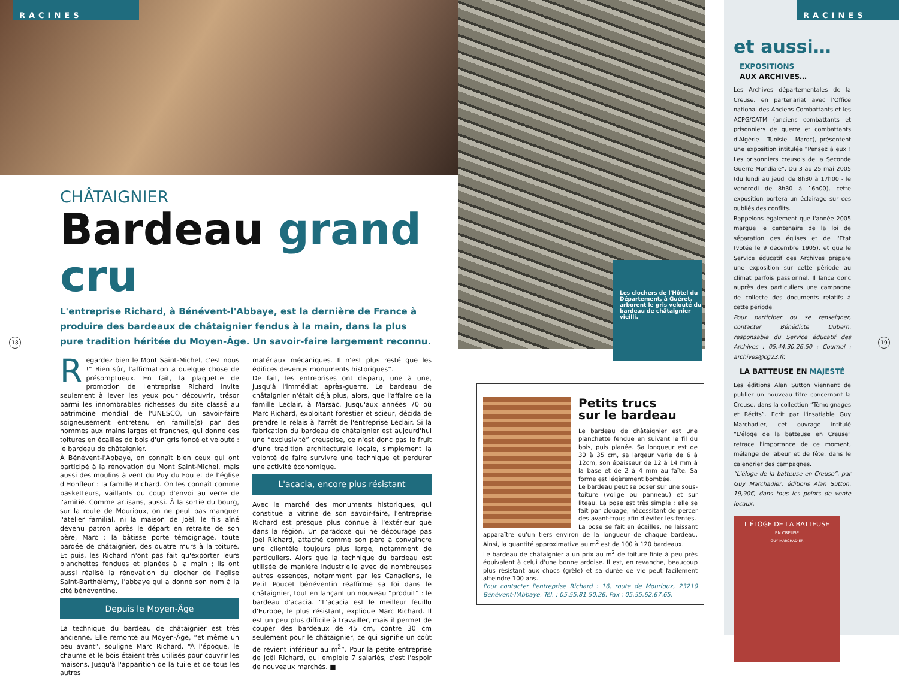RACINES
CHÂTAIGNIER
Bardeau grand cru
L'entreprise Richard, à Bénévent-l'Abbaye, est la dernière de France à produire des bardeaux de châtaignier fendus à la main, dans la plus pure tradition héritée du Moyen-Âge. Un savoir-faire largement reconnu.
Regardez bien le Mont Saint-Michel, c'est nous !” Bien sûr, l'affirmation a quelque chose de présomptueux. En fait, la plaquette de promotion de l'entreprise Richard invite seulement à lever les yeux pour découvrir, trésor parmi les innombrables richesses du site classé au patrimoine mondial de l'UNESCO, un savoir-faire soigneusement entretenu en famille(s) par des hommes aux mains larges et franches, qui donne ces toitures en écailles de bois d'un gris foncé et velouté : le bardeau de châtaignier.
À Bénévent-l'Abbaye, on connaît bien ceux qui ont participé à la rénovation du Mont Saint-Michel, mais aussi des moulins à vent du Puy du Fou et de l'église d'Honfleur : la famille Richard. On les connaît comme basketteurs, vaillants du coup d'envoi au verre de l'amitié. Comme artisans, aussi. À la sortie du bourg, sur la route de Mourioux, on ne peut pas manquer l'atelier familial, ni la maison de Joël, le fils aîné devenu patron après le départ en retraite de son père, Marc : la bâtisse porte témoignage, toute bardée de châtaignier, des quatre murs à la toiture. Et puis, les Richard n'ont pas fait qu'exporter leurs planchettes fendues et planées à la main ; ils ont aussi réalisé la rénovation du clocher de l'église Saint-Barthélémy, l'abbaye qui a donné son nom à la cité bénéventine.
Depuis le Moyen-Âge
La technique du bardeau de châtaignier est très ancienne. Elle remonte au Moyen-Âge, “et même un peu avant”, souligne Marc Richard. “À l'époque, le chaume et le bois étaient très utilisés pour couvrir les maisons. Jusqu'à l'apparition de la tuile et de tous les autres
matériaux mécaniques. Il n'est plus resté que les édifices devenus monuments historiques”.
De fait, les entreprises ont disparu, une à une, jusqu'à l'immédiat après-guerre. Le bardeau de châtaignier n'était déjà plus, alors, que l'affaire de la famille Leclair, à Marsac. Jusqu'aux années 70 où Marc Richard, exploitant forestier et scieur, décida de prendre le relais à l'arrêt de l'entreprise Leclair. Si la fabrication du bardeau de châtaignier est aujourd'hui une “exclusivité” creusoise, ce n'est donc pas le fruit d'une tradition architecturale locale, simplement la volonté de faire survivre une technique et perdurer une activité économique.
L'acacia, encore plus résistant
Avec le marché des monuments historiques, qui constitue la vitrine de son savoir-faire, l'entreprise Richard est presque plus connue à l'extérieur que dans la région. Un paradoxe qui ne décourage pas Joël Richard, attaché comme son père à convaincre une clientèle toujours plus large, notamment de particuliers. Alors que la technique du bardeau est utilisée de manière industrielle avec de nombreuses autres essences, notamment par les Canadiens, le Petit Poucet bénéventin réaffirme sa foi dans le châtaignier, tout en lançant un nouveau “produit” : le bardeau d'acacia. “L'acacia est le meilleur feuillu d'Europe, le plus résistant, explique Marc Richard. Il est un peu plus difficile à travailler, mais il permet de couper des bardeaux de 45 cm, contre 30 cm seulement pour le châtaignier, ce qui signifie un coût de revient inférieur au m<sup>2</sup>”. Pour la petite entreprise de Joël Richard, qui emploie 7 salariés, c'est l'espoir de nouveaux marchés. ■
18
Les clochers de l'Hôtel du Département, à Guéret, arborent le gris velouté du bardeau de châtaignier vieilli.
Petits trucs
sur le bardeau
Le bardeau de châtaignier est une planchette fendue en suivant le fil du bois, puis planée. Sa longueur est de 30 à 35 cm, sa largeur varie de 6 à 12cm, son épaisseur de 12 à 14 mm à la base et de 2 à 4 mm au faîte. Sa forme est légèrement bombée.
Le bardeau peut se poser sur une sous-toiture (volige ou panneau) et sur liteau. La pose est très simple : elle se fait par clouage, nécessitant de percer des avant-trous afin d'éviter les fentes.
La pose se fait en écailles, ne laissant apparaître qu'un tiers environ de la longueur de chaque bardeau. Ainsi, la quantité approximative au m<sup>2</sup> est de 100 à 120 bardeaux.
Le bardeau de châtaignier a un prix au m<sup>2</sup> de toiture finie à peu près équivalent à celui d'une bonne ardoise. Il est, en revanche, beaucoup plus résistant aux chocs (grêle) et sa durée de vie peut facilement atteindre 100 ans.
Pour contacter l'entreprise Richard : 16, route de Mourioux, 23210 Bénévent-l'Abbaye. Tél. : 05.55.81.50.26. Fax : 05.55.62.67.65.
RACINES
et aussi…
EXPOSITIONS
AUX ARCHIVES…
Les Archives départementales de la Creuse, en partenariat avec l'Office national des Anciens Combattants et les ACPG/CATM (anciens combattants et prisonniers de guerre et combattants d'Algérie - Tunisie - Maroc), présentent une exposition intitulée “Pensez à eux ! Les prisonniers creusois de la Seconde Guerre Mondiale”. Du 3 au 25 mai 2005 (du lundi au jeudi de 8h30 à 17h00 - le vendredi de 8h30 à 16h00), cette exposition portera un éclairage sur ces oubliés des conflits.
Rappelons également que l'année 2005 marque le centenaire de la loi de séparation des églises et de l'État (votée le 9 décembre 1905), et que le Service éducatif des Archives prépare une exposition sur cette période au climat parfois passionnel. Il lance donc auprès des particuliers une campagne de collecte des documents relatifs à cette période.
Pour participer ou se renseigner, contacter Bénédicte Dubern, responsable du Service éducatif des Archives : 05.44.30.26.50 ; Courriel : archives@cg23.fr.
LA BATTEUSE EN MAJESTÉ
Les éditions Alan Sutton viennent de publier un nouveau titre concernant la Creuse, dans la collection “Témoignages et Récits”. Écrit par l'insatiable Guy Marchadier, cet ouvrage intitulé “L'éloge de la batteuse en Creuse” retrace l'importance de ce moment, mélange de labeur et de fête, dans le calendrier des campagnes.
“L'éloge de la batteuse en Creuse”, par Guy Marchadier, éditions Alan Sutton, 19,90€, dans tous les points de vente locaux.
L'ÉLOGE DE LA BATTEUSE
EN CREUSE
GUY MARCHADIER
19